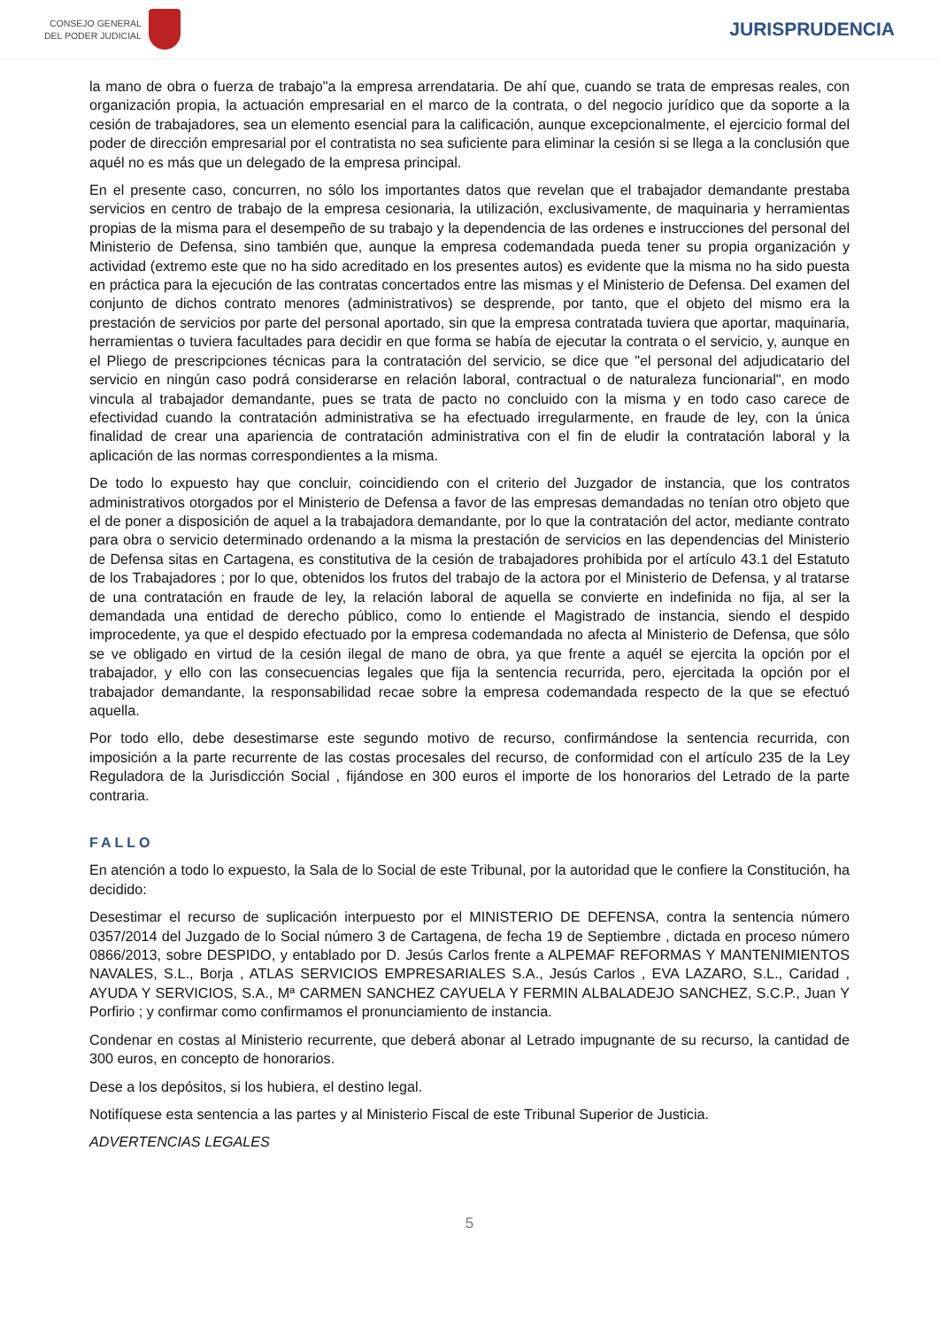CONSEJO GENERAL
DEL PODER JUDICIAL
JURISPRUDENCIA
la mano de obra o fuerza de trabajo"a la empresa arrendataria. De ahí que, cuando se trata de empresas reales, con organización propia, la actuación empresarial en el marco de la contrata, o del negocio jurídico que da soporte a la cesión de trabajadores, sea un elemento esencial para la calificación, aunque excepcionalmente, el ejercicio formal del poder de dirección empresarial por el contratista no sea suficiente para eliminar la cesión si se llega a la conclusión que aquél no es más que un delegado de la empresa principal.
En el presente caso, concurren, no sólo los importantes datos que revelan que el trabajador demandante prestaba servicios en centro de trabajo de la empresa cesionaria, la utilización, exclusivamente, de maquinaria y herramientas propias de la misma para el desempeño de su trabajo y la dependencia de las ordenes e instrucciones del personal del Ministerio de Defensa, sino también que, aunque la empresa codemandada pueda tener su propia organización y actividad (extremo este que no ha sido acreditado en los presentes autos) es evidente que la misma no ha sido puesta en práctica para la ejecución de las contratas concertados entre las mismas y el Ministerio de Defensa. Del examen del conjunto de dichos contrato menores (administrativos) se desprende, por tanto, que el objeto del mismo era la prestación de servicios por parte del personal aportado, sin que la empresa contratada tuviera que aportar, maquinaria, herramientas o tuviera facultades para decidir en que forma se había de ejecutar la contrata o el servicio, y, aunque en el Pliego de prescripciones técnicas para la contratación del servicio, se dice que "el personal del adjudicatario del servicio en ningún caso podrá considerarse en relación laboral, contractual o de naturaleza funcionarial", en modo vincula al trabajador demandante, pues se trata de pacto no concluido con la misma y en todo caso carece de efectividad cuando la contratación administrativa se ha efectuado irregularmente, en fraude de ley, con la única finalidad de crear una apariencia de contratación administrativa con el fin de eludir la contratación laboral y la aplicación de las normas correspondientes a la misma.
De todo lo expuesto hay que concluir, coincidiendo con el criterio del Juzgador de instancia, que los contratos administrativos otorgados por el Ministerio de Defensa a favor de las empresas demandadas no tenían otro objeto que el de poner a disposición de aquel a la trabajadora demandante, por lo que la contratación del actor, mediante contrato para obra o servicio determinado ordenando a la misma la prestación de servicios en las dependencias del Ministerio de Defensa sitas en Cartagena, es constitutiva de la cesión de trabajadores prohibida por el artículo 43.1 del Estatuto de los Trabajadores ; por lo que, obtenidos los frutos del trabajo de la actora por el Ministerio de Defensa, y al tratarse de una contratación en fraude de ley, la relación laboral de aquella se convierte en indefinida no fija, al ser la demandada una entidad de derecho público, como lo entiende el Magistrado de instancia, siendo el despido improcedente, ya que el despido efectuado por la empresa codemandada no afecta al Ministerio de Defensa, que sólo se ve obligado en virtud de la cesión ilegal de mano de obra, ya que frente a aquél se ejercita la opción por el trabajador, y ello con las consecuencias legales que fija la sentencia recurrida, pero, ejercitada la opción por el trabajador demandante, la responsabilidad recae sobre la empresa codemandada respecto de la que se efectuó aquella.
Por todo ello, debe desestimarse este segundo motivo de recurso, confirmándose la sentencia recurrida, con imposición a la parte recurrente de las costas procesales del recurso, de conformidad con el artículo 235 de la Ley Reguladora de la Jurisdicción Social , fijándose en 300 euros el importe de los honorarios del Letrado de la parte contraria.
FALLO
En atención a todo lo expuesto, la Sala de lo Social de este Tribunal, por la autoridad que le confiere la Constitución, ha decidido:
Desestimar el recurso de suplicación interpuesto por el MINISTERIO DE DEFENSA, contra la sentencia número 0357/2014 del Juzgado de lo Social número 3 de Cartagena, de fecha 19 de Septiembre , dictada en proceso número 0866/2013, sobre DESPIDO, y entablado por D. Jesús Carlos frente a ALPEMAF REFORMAS Y MANTENIMIENTOS NAVALES, S.L., Borja , ATLAS SERVICIOS EMPRESARIALES S.A., Jesús Carlos , EVA LAZARO, S.L., Caridad , AYUDA Y SERVICIOS, S.A., Mª CARMEN SANCHEZ CAYUELA Y FERMIN ALBALADEJO SANCHEZ, S.C.P., Juan Y Porfirio ; y confirmar como confirmamos el pronunciamiento de instancia.
Condenar en costas al Ministerio recurrente, que deberá abonar al Letrado impugnante de su recurso, la cantidad de 300 euros, en concepto de honorarios.
Dese a los depósitos, si los hubiera, el destino legal.
Notifíquese esta sentencia a las partes y al Ministerio Fiscal de este Tribunal Superior de Justicia.
ADVERTENCIAS LEGALES
5